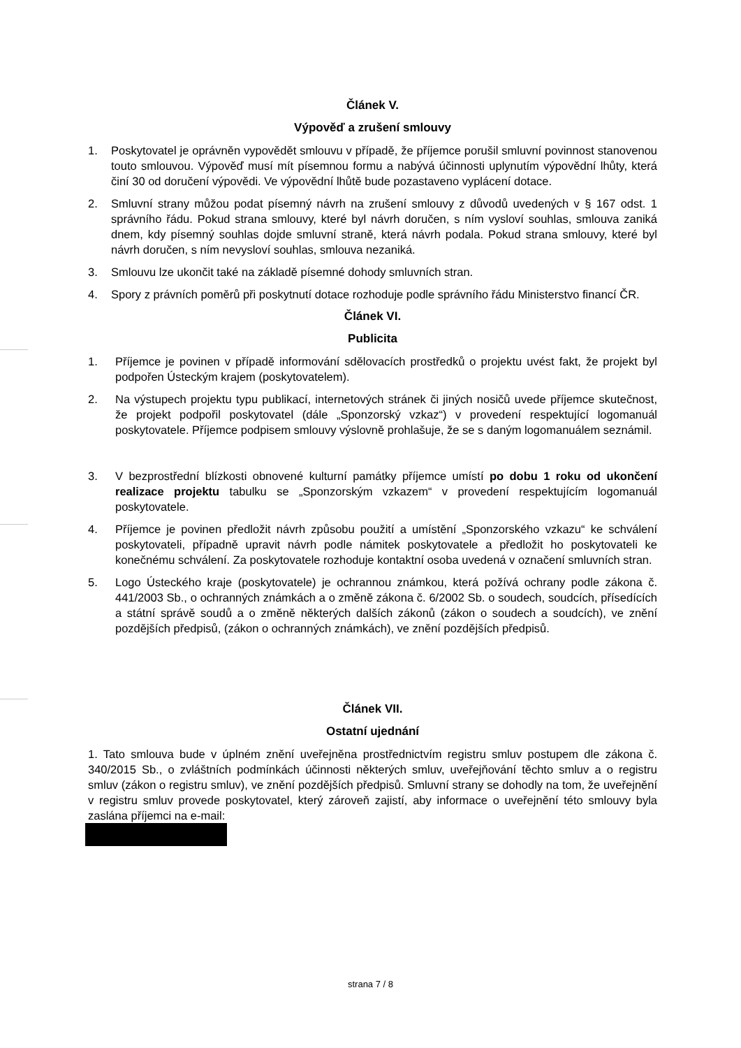Článek V.
Výpověď a zrušení smlouvy
1. Poskytovatel je oprávněn vypovědět smlouvu v případě, že příjemce porušil smluvní povinnost stanovenou touto smlouvou. Výpověď musí mít písemnou formu a nabývá účinnosti uplynutím výpovědní lhůty, která činí 30 od doručení výpovědi. Ve výpovědní lhůtě bude pozastaveno vyplácení dotace.
2. Smluvní strany můžou podat písemný návrh na zrušení smlouvy z důvodů uvedených v § 167 odst. 1 správního řádu. Pokud strana smlouvy, které byl návrh doručen, s ním vysloví souhlas, smlouva zaniká dnem, kdy písemný souhlas dojde smluvní straně, která návrh podala. Pokud strana smlouvy, které byl návrh doručen, s ním nevysloví souhlas, smlouva nezaniká.
3. Smlouvu lze ukončit také na základě písemné dohody smluvních stran.
4. Spory z právních poměrů při poskytnutí dotace rozhoduje podle správního řádu Ministerstvo financí ČR.
Článek VI.
Publicita
1. Příjemce je povinen v případě informování sdělovacích prostředků o projektu uvést fakt, že projekt byl podpořen Ústeckým krajem (poskytovatelem).
2. Na výstupech projektu typu publikací, internetových stránek či jiných nosičů uvede příjemce skutečnost, že projekt podpořil poskytovatel (dále „Sponzorský vzkaz“) v provedení respektující logomanuál poskytovatele. Příjemce podpisem smlouvy výslovně prohlašuje, že se s daným logomanuálem seznámil.
3. V bezprostřední blízkosti obnovené kulturní památky příjemce umístí po dobu 1 roku od ukončení realizace projektu tabulku se „Sponzorským vzkazem“ v provedení respektujícím logomanuál poskytovatele.
4. Příjemce je povinen předložit návrh způsobu použití a umístění „Sponzorského vzkazu“ ke schválení poskytovateli, případně upravit návrh podle námitek poskytovatele a předložit ho poskytovateli ke konečnému schválení. Za poskytovatele rozhoduje kontaktní osoba uvedená v označení smluvních stran.
5. Logo Ústeckého kraje (poskytovatele) je ochrannou známkou, která požívá ochrany podle zákona č. 441/2003 Sb., o ochranných známkách a o změně zákona č. 6/2002 Sb. o soudech, soudcích, přísedících a státní správě soudů a o změně některých dalších zákonů (zákon o soudech a soudcích), ve znění pozdějších předpisů, (zákon o ochranných známkách), ve znění pozdějších předpisů.
Článek VII.
Ostatní ujednání
1. Tato smlouva bude v úplném znění uveřejněna prostřednictvím registru smluv postupem dle zákona č. 340/2015 Sb., o zvláštních podmínkách účinnosti některých smluv, uveřejňování těchto smluv a o registru smluv (zákon o registru smluv), ve znění pozdějších předpisů. Smluvní strany se dohodly na tom, že uveřejnění v registru smluv provede poskytovatel, který zároveň zajistí, aby informace o uveřejnění této smlouvy byla zaslána příjemci na e-mail:
strana 7 / 8